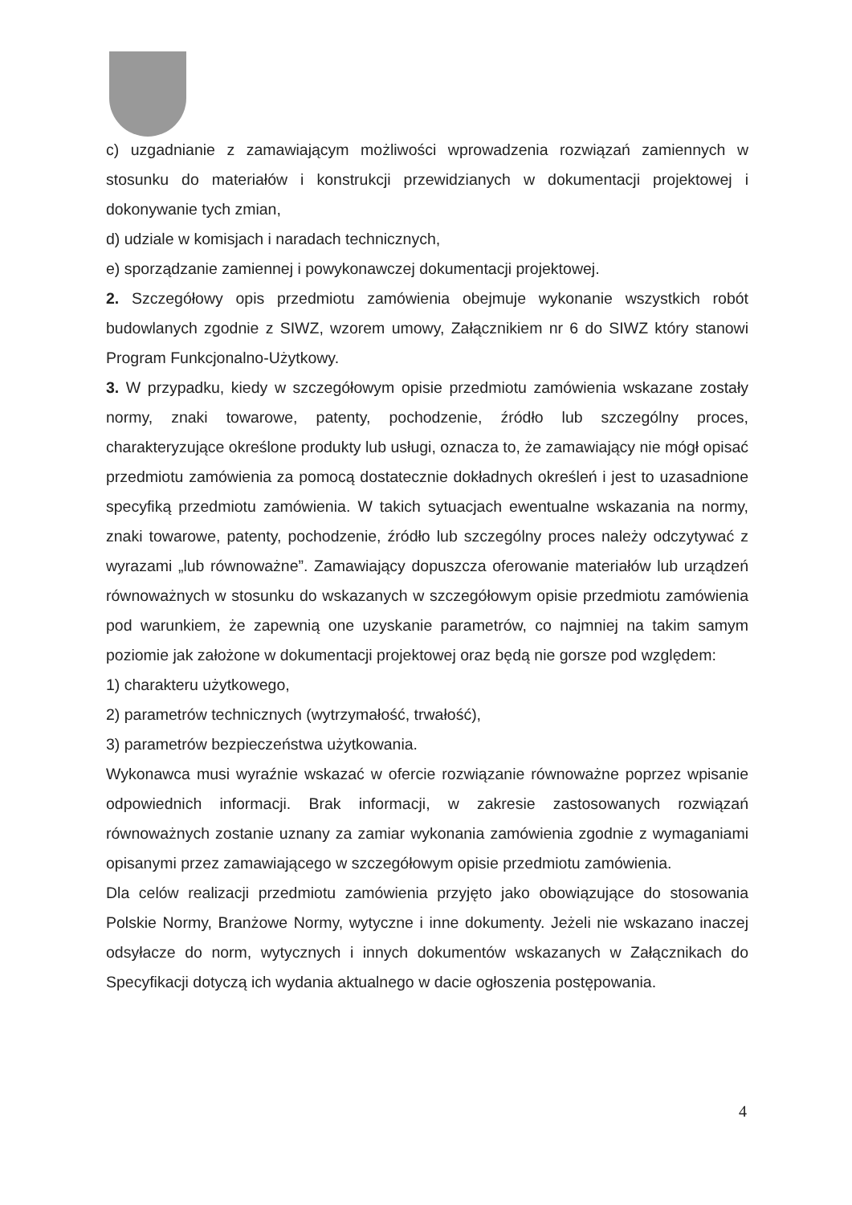c) uzgadnianie z zamawiającym możliwości wprowadzenia rozwiązań zamiennych w stosunku do materiałów i konstrukcji przewidzianych w dokumentacji projektowej i dokonywanie tych zmian,
d) udziale w komisjach i naradach technicznych,
e) sporządzanie zamiennej i powykonawczej dokumentacji projektowej.
2. Szczegółowy opis przedmiotu zamówienia obejmuje wykonanie wszystkich robót budowlanych zgodnie z SIWZ, wzorem umowy, Załącznikiem nr 6 do SIWZ który stanowi Program Funkcjonalno-Użytkowy.
3. W przypadku, kiedy w szczegółowym opisie przedmiotu zamówienia wskazane zostały normy, znaki towarowe, patenty, pochodzenie, źródło lub szczególny proces, charakteryzujące określone produkty lub usługi, oznacza to, że zamawiający nie mógł opisać przedmiotu zamówienia za pomocą dostatecznie dokładnych określeń i jest to uzasadnione specyfiką przedmiotu zamówienia. W takich sytuacjach ewentualne wskazania na normy, znaki towarowe, patenty, pochodzenie, źródło lub szczególny proces należy odczytywać z wyrazami „lub równoważne”. Zamawiający dopuszcza oferowanie materiałów lub urządzeń równoważnych w stosunku do wskazanych w szczegółowym opisie przedmiotu zamówienia pod warunkiem, że zapewnią one uzyskanie parametrów, co najmniej na takim samym poziomie jak założone w dokumentacji projektowej oraz będą nie gorsze pod względem:
1) charakteru użytkowego,
2) parametrów technicznych (wytrzymałość, trwałość),
3) parametrów bezpieczeństwa użytkowania.
Wykonawca musi wyraźnie wskazać w ofercie rozwiązanie równoważne poprzez wpisanie odpowiednich informacji. Brak informacji, w zakresie zastosowanych rozwiązań równoważnych zostanie uznany za zamiar wykonania zamówienia zgodnie z wymaganiami opisanymi przez zamawiającego w szczegółowym opisie przedmiotu zamówienia.
Dla celów realizacji przedmiotu zamówienia przyjęto jako obowiązujące do stosowania Polskie Normy, Branżowe Normy, wytyczne i inne dokumenty. Jeżeli nie wskazano inaczej odsyłacze do norm, wytycznych i innych dokumentów wskazanych w Załącznikach do Specyfikacji dotyczą ich wydania aktualnego w dacie ogłoszenia postępowania.
4